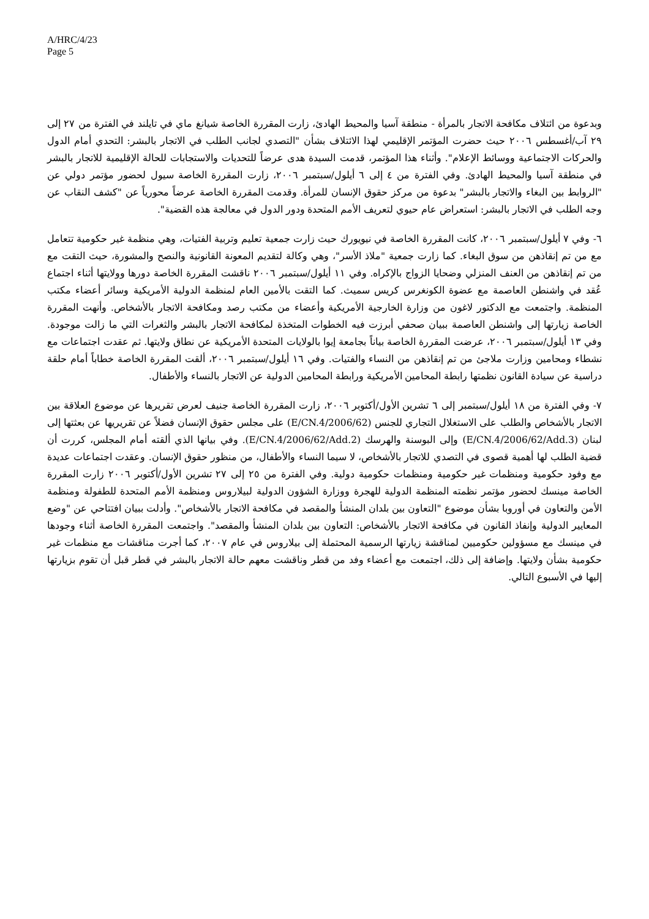A/HRC/4/23
Page 5
وبدعوة من ائتلاف مكافحة الاتجار بالمرأة - منطقة آسيا والمحيط الهادئ، زارت المقررة الخاصة شيانغ ماي في تايلند في الفترة من ٢٧ إلى ٢٩ آب/أغسطس ٢٠٠٦ حيث حضرت المؤتمر الإقليمي لهذا الائتلاف بشأن "التصدي لجانب الطلب في الاتجار بالبشر: التحدي أمام الدول والحركات الاجتماعية ووسائط الإعلام". وأثناء هذا المؤتمر، قدمت السيدة هدى عرضاً للتحديات والاستجابات للحالة الإقليمية للاتجار بالبشر في منطقة آسيا والمحيط الهادئ. وفي الفترة من ٤ إلى ٦ أيلول/سبتمبر ٢٠٠٦، زارت المقررة الخاصة سيول لحضور مؤتمر دولي عن "الروابط بين البغاء والاتجار بالبشر" بدعوة من مركز حقوق الإنسان للمرأة. وقدمت المقررة الخاصة عرضاً محورياً عن "كشف النقاب عن وجه الطلب في الاتجار بالبشر: استعراض عام حيوي لتعريف الأمم المتحدة ودور الدول في معالجة هذه القضية".
٦- وفي ٧ أيلول/سبتمبر ٢٠٠٦، كانت المقررة الخاصة في نيويورك حيث زارت جمعية تعليم وتربية الفتيات، وهي منظمة غير حكومية تتعامل مع من تم إنقاذهن من سوق البغاء. كما زارت جمعية "ملاذ الأسر"، وهي وكالة لتقديم المعونة القانونية والنصح والمشورة، حيث التقت مع من تم إنقاذهن من العنف المنزلي وضحايا الزواج بالإكراه. وفي ١١ أيلول/سبتمبر ٢٠٠٦ ناقشت المقررة الخاصة دورها وولايتها أثناء اجتماع عُقد في واشنطن العاصمة مع عضوة الكونغرس كريس سميث. كما التقت بالأمين العام لمنظمة الدولية الأمريكية وسائر أعضاء مكتب المنظمة. واجتمعت مع الدكتور لاغون من وزارة الخارجية الأمريكية وأعضاء من مكتب رصد ومكافحة الاتجار بالأشخاص. وأنهت المقررة الخاصة زيارتها إلى واشنطن العاصمة ببيان صحفي أبرزت فيه الخطوات المتخذة لمكافحة الاتجار بالبشر والثغرات التي ما زالت موجودة. وفي ١٣ أيلول/سبتمبر ٢٠٠٦، عرضت المقررة الخاصة بياناً بجامعة إيوا بالولايات المتحدة الأمريكية عن نطاق ولايتها. ثم عقدت اجتماعات مع نشطاء ومحامين وزارت ملاجئ من تم إنقاذهن من النساء والفتيات. وفي ١٦ أيلول/سبتمبر ٢٠٠٦، ألقت المقررة الخاصة خطاباً أمام حلقة دراسية عن سيادة القانون نظمتها رابطة المحامين الأمريكية ورابطة المحامين الدولية عن الاتجار بالنساء والأطفال.
٧- وفي الفترة من ١٨ أيلول/سبتمبر إلى ٦ تشرين الأول/أكتوبر ٢٠٠٦، زارت المقررة الخاصة جنيف لعرض تقريرها عن موضوع العلاقة بين الاتجار بالأشخاص والطلب على الاستغلال التجاري للجنس (E/CN.4/2006/62) على مجلس حقوق الإنسان فضلاً عن تقريريها عن بعثتها إلى لبنان (E/CN.4/2006/62/Add.3) وإلى البوسنة والهرسك (E/CN.4/2006/62/Add.2). وفي بيانها الذي ألقته أمام المجلس، كررت أن قضية الطلب لها أهمية قصوى في التصدي للاتجار بالأشخاص، لا سيما النساء والأطفال، من منظور حقوق الإنسان. وعقدت اجتماعات عديدة مع وفود حكومية ومنظمات غير حكومية ومنظمات حكومية دولية. وفي الفترة من ٢٥ إلى ٢٧ تشرين الأول/أكتوبر ٢٠٠٦ زارت المقررة الخاصة مينسك لحضور مؤتمر نظمته المنظمة الدولية للهجرة ووزارة الشؤون الدولية لبيلاروس ومنظمة الأمم المتحدة للطفولة ومنظمة الأمن والتعاون في أوروبا بشأن موضوع "التعاون بين بلدان المنشأ والمقصد في مكافحة الاتجار بالأشخاص". وأدلت ببيان افتتاحي عن "وضع المعايير الدولية وإنفاذ القانون في مكافحة الاتجار بالأشخاص: التعاون بين بلدان المنشأ والمقصد". واجتمعت المقررة الخاصة أثناء وجودها في مينسك مع مسؤولين حكوميين لمناقشة زيارتها الرسمية المحتملة إلى بيلاروس في عام ٢٠٠٧، كما أجرت مناقشات مع منظمات غير حكومية بشأن ولايتها. وإضافة إلى ذلك، اجتمعت مع أعضاء وفد من قطر وناقشت معهم حالة الاتجار بالبشر في قطر قبل أن تقوم بزيارتها إليها في الأسبوع التالي.